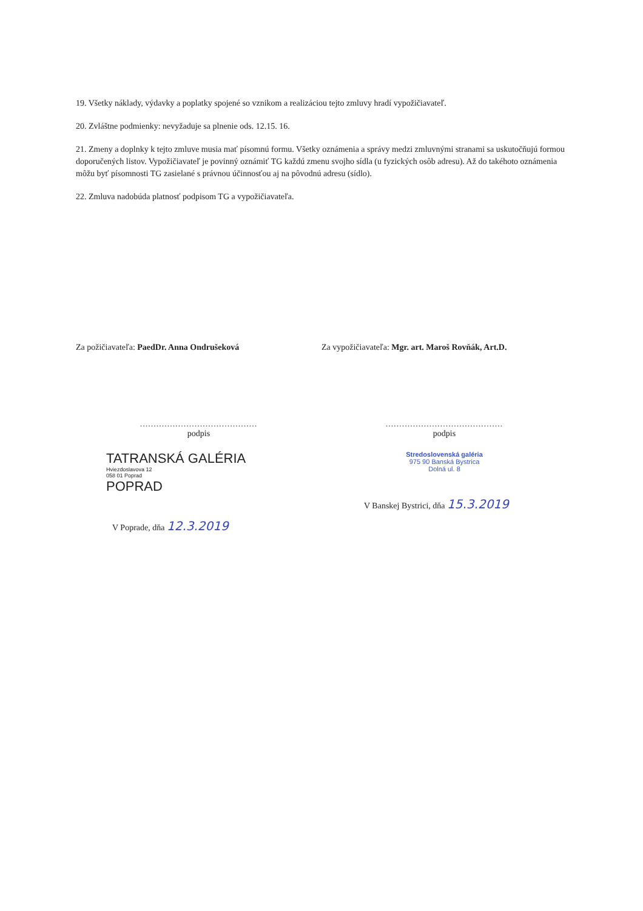19. Všetky náklady, výdavky a poplatky spojené so vznikom a realizáciou tejto zmluvy hradí vypožičiavateľ.
20. Zvláštne podmienky: nevyžaduje sa plnenie ods. 12.15. 16.
21. Zmeny a doplnky k tejto zmluve musia mať písomnú formu. Všetky oznámenia a správy medzi zmluvnými stranami sa uskutočňujú formou doporučených listov. Vypožičiavateľ je povinný oznámiť TG každú zmenu svojho sídla (u fyzických osôb adresu). Až do takéhoto oznámenia môžu byť písomnosti TG zasielané s právnou účinnosťou aj na pôvodnú adresu (sídlo).
22. Zmluva nadobúda platnosť podpisom TG a vypožičiavateľa.
Za požičiavateľa: PaedDr. Anna Ondrušeková
...........................................
podpis
TATRANSKÁ GALÉRIA
Hviezdoslavova 12
058 01 Poprad
POPRAD
V Poprade, dňa 12.3.2019
Za vypožičiavateľa: Mgr. art. Maroš Rovňák, Art.D.
...........................................
podpis
Stredoslovenská galéria
975 90 Banská Bystrica
Dolná ul. 8
V Banskej Bystrici, dňa 15.3.2019